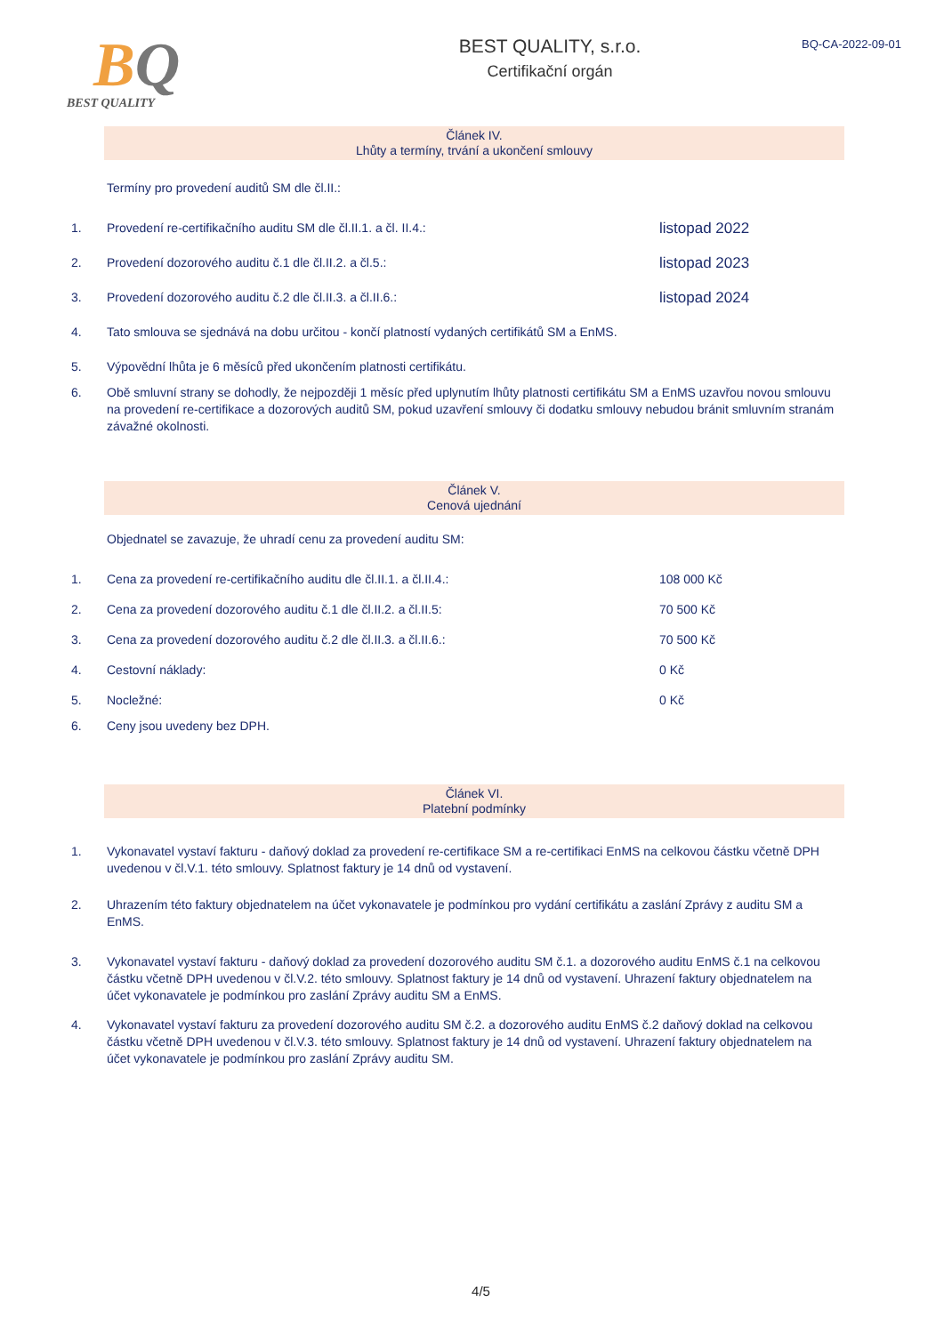BQ
BEST QUALITY
BEST QUALITY, s.r.o.
Certifikační orgán
BQ-CA-2022-09-01
Článek IV.
Lhůty a termíny, trvání a ukončení smlouvy
Termíny pro provedení auditů SM dle čl.II.:
1. Provedení re-certifikačního auditu SM dle čl.II.1. a čl. II.4.:
listopad 2022
2. Provedení dozorového auditu č.1 dle čl.II.2. a čl.5.:
listopad 2023
3. Provedení dozorového auditu č.2 dle čl.II.3. a čl.II.6.:
listopad 2024
4. Tato smlouva se sjednává na dobu určitou - končí platností vydaných certifikátů SM a EnMS.
5. Výpovědní lhůta je 6 měsíců před ukončením platnosti certifikátu.
6. Obě smluvní strany se dohodly, že nejpozději 1 měsíc před uplynutím lhůty platnosti certifikátu SM a EnMS uzavřou novou smlouvu na provedení re-certifikace a dozorových auditů SM, pokud uzavření smlouvy či dodatku smlouvy nebudou bránit smluvním stranám závažné okolnosti.
Článek V.
Cenová ujednání
Objednatel se zavazuje, že uhradí cenu za provedení auditu SM:
1. Cena za provedení re-certifikačního auditu dle čl.II.1. a čl.II.4.:
108 000 Kč
2. Cena za provedení dozorového auditu č.1 dle čl.II.2. a čl.II.5:
70 500 Kč
3. Cena za provedení dozorového auditu č.2 dle čl.II.3. a čl.II.6.:
70 500 Kč
4. Cestovní náklady: 0 Kč
5. Nocležné: 0 Kč
6. Ceny jsou uvedeny bez DPH.
Článek VI.
Platební podmínky
1. Vykonavatel vystaví fakturu - daňový doklad za provedení re-certifikace SM a re-certifikaci EnMS na celkovou částku včetně DPH uvedenou v čl.V.1. této smlouvy. Splatnost faktury je 14 dnů od vystavení.
2. Uhrazením této faktury objednatelem na účet vykonavatele je podmínkou pro vydání certifikátu a zaslání Zprávy z auditu SM a EnMS.
3. Vykonavatel vystaví fakturu - daňový doklad za provedení dozorového auditu SM č.1. a dozorového auditu EnMS č.1 na celkovou částku včetně DPH uvedenou v čl.V.2. této smlouvy. Splatnost faktury je 14 dnů od vystavení. Uhrazení faktury objednatelem na účet vykonavatele je podmínkou pro zaslání Zprávy auditu SM a EnMS.
4. Vykonavatel vystaví fakturu za provedení dozorového auditu SM č.2. a dozorového auditu EnMS č.2 daňový doklad na celkovou částku včetně DPH uvedenou v čl.V.3. této smlouvy. Splatnost faktury je 14 dnů od vystavení. Uhrazení faktury objednatelem na účet vykonavatele je podmínkou pro zaslání Zprávy auditu SM.
4/5